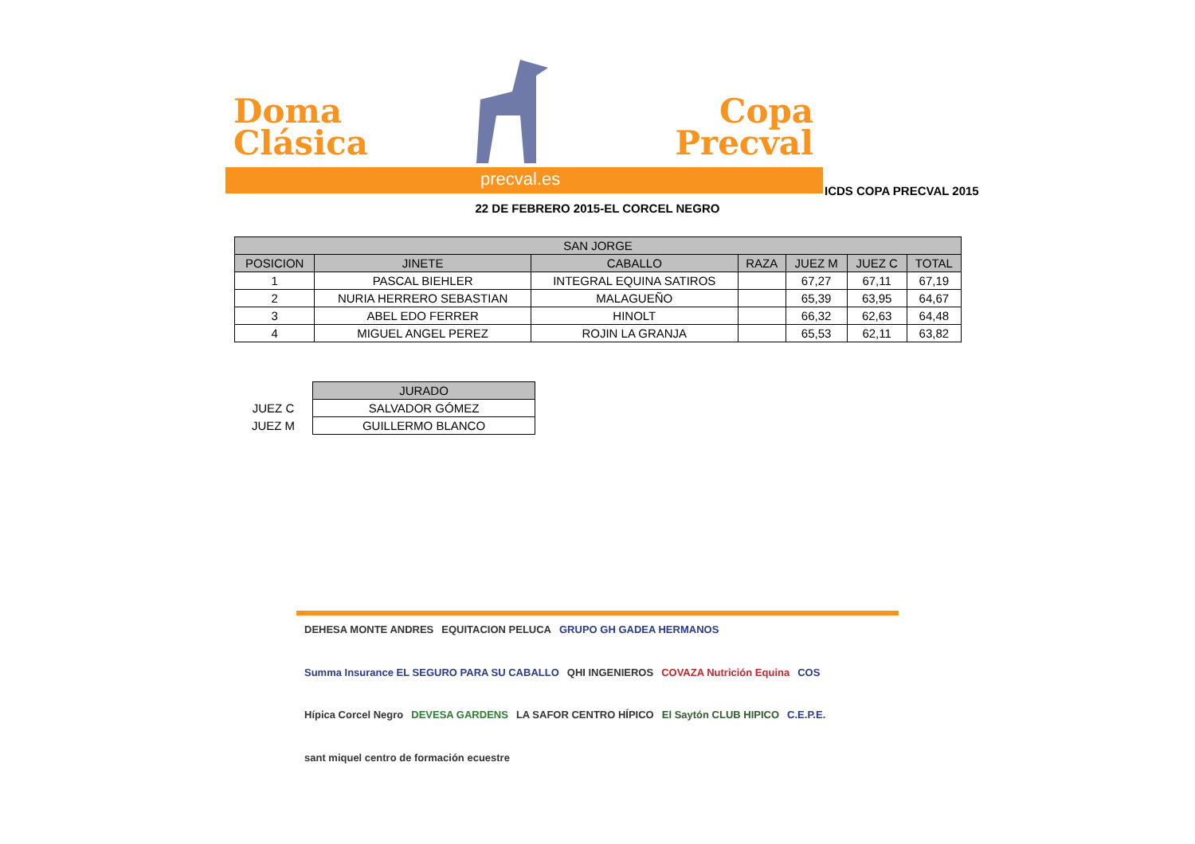Doma
Clásica
Copa
Precval
precval.es
ICDS COPA PRECVAL 2015
22 DE FEBRERO 2015-EL CORCEL NEGRO
| SAN JORGE | | | | | | |
| --- | --- | --- | --- | --- | --- | --- |
| POSICION | JINETE | CABALLO | RAZA | JUEZ M | JUEZ C | TOTAL |
| 1 | PASCAL BIEHLER | INTEGRAL EQUINA SATIROS | | 67,27 | 67,11 | 67,19 |
| 2 | NURIA HERRERO SEBASTIAN | MALAGUEÑO | | 65,39 | 63,95 | 64,67 |
| 3 | ABEL EDO FERRER | HINOLT | | 66,32 | 62,63 | 64,48 |
| 4 | MIGUEL ANGEL PEREZ | ROJIN LA GRANJA | | 65,53 | 62,11 | 63,82 |
| | JURADO |
| JUEZ C | SALVADOR GÓMEZ |
| JUEZ M | GUILLERMO BLANCO |
DEHESA MONTE ANDRES EQUITACION PELUCA GRUPO GH GADEA HERMANOS Summa Insurance EL SEGURO PARA SU CABALLO QHI INGENIEROS COVAZA Nutrición Equina COS Hípica Corcel Negro DEVESA GARDENS LA SAFOR CENTRO HÍPICO El Saytón CLUB HIPICO C.E.P.E. sant miquel centro de formación ecuestre